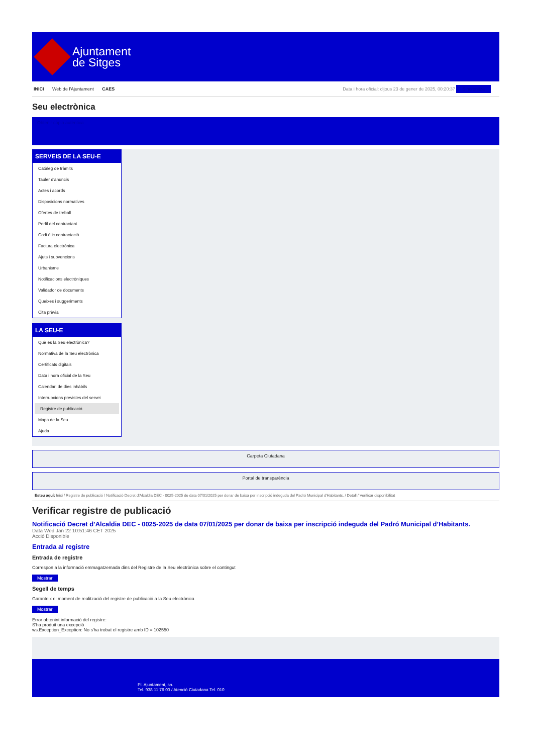Ajuntament
de Sitges
INICI Web de l'Ajuntament CAES
Data i hora oficial: dijous 23 de gener de 2025, 00:20:37 Sincronitza
Seu electrònica
Obtenir còpia autèntica
SERVEIS DE LA SEU-E
Catàleg de tràmits
Tauler d'anuncis
Actes i acords
Disposicions normatives
Ofertes de treball
Perfil del contractant
Codi ètic contractació
Factura electrònica
Ajuts i subvencions
Urbanisme
Notificacions electròniques
Validador de documents
Queixes i suggeriments
Cita prèvia
LA SEU-E
Què és la Seu electrònica?
Normativa de la Seu electrònica
Certificats digitals
Data i hora oficial de la Seu
Calendari de dies inhàbils
Interrupcions previstes del servei
Registre de publicació
Mapa de la Seu
Ajuda
Carpeta Ciutadana
Portal de transparència
Esteu aquí: Inici / Registre de publicació / Notificació Decret d'Alcaldia DEC - 0025-2025 de data 07/01/2025 per donar de baixa per inscripció indeguda del Padró Municipal d'Habitants. / Detall / Verificar disponibilitat
Verificar registre de publicació
Notificació Decret d’Alcaldia DEC - 0025-2025 de data 07/01/2025 per donar de baixa per inscripció indeguda del Padró Municipal d’Habitants.
Data Wed Jan 22 10:51:46 CET 2025
Acció Disponible
Entrada al registre
Entrada de registre
Correspon a la informació emmagatzemada dins del Registre de la Seu electrònica sobre el contingut
Mostrar
Segell de temps
Garanteix el moment de realització del registre de publicació a la Seu electrònica
Mostrar
Error obtenint informació del registre:
S'ha produit una excepció
ws.Exception_Exception: No s'ha trobat el registre amb ID = 102550
Pl. Ajuntament, sn.
Tel. 938 11 76 00 / Atenció Ciutadana Tel. 010